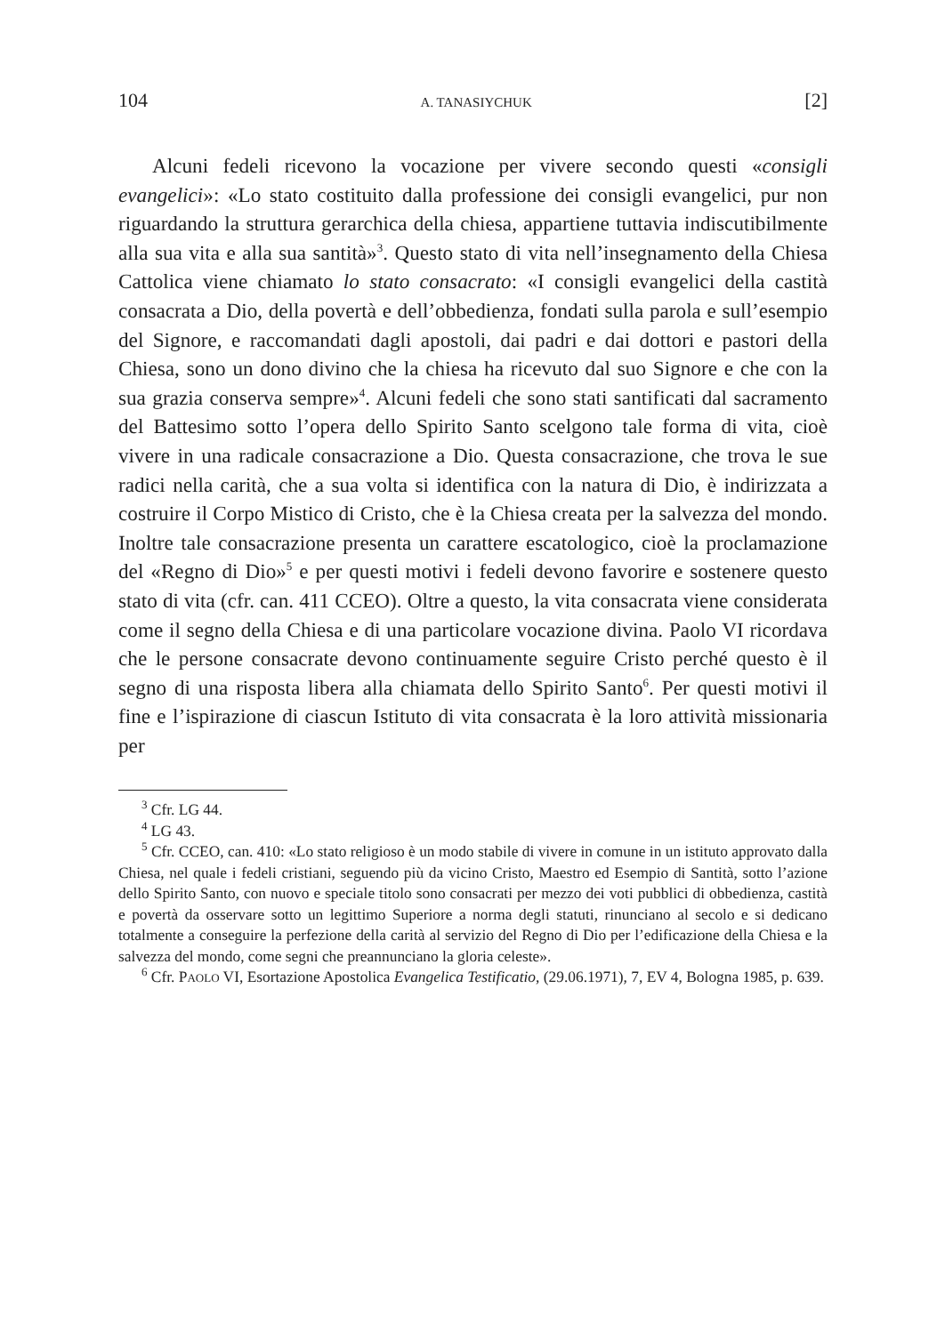104 A. TANASIYCHUK [2]
Alcuni fedeli ricevono la vocazione per vivere secondo questi «consigli evangelici»: «Lo stato costituito dalla professione dei consigli evangelici, pur non riguardando la struttura gerarchica della chiesa, appartiene tuttavia indiscutibilmente alla sua vita e alla sua santità»<sup>3</sup>. Questo stato di vita nell’insegnamento della Chiesa Cattolica viene chiamato lo stato consacrato: «I consigli evangelici della castità consacrata a Dio, della povertà e dell’obbedienza, fondati sulla parola e sull’esempio del Signore, e raccomandati dagli apostoli, dai padri e dai dottori e pastori della Chiesa, sono un dono divino che la chiesa ha ricevuto dal suo Signore e che con la sua grazia conserva sempre»<sup>4</sup>. Alcuni fedeli che sono stati santificati dal sacramento del Battesimo sotto l’opera dello Spirito Santo scelgono tale forma di vita, cioè vivere in una radicale consacrazione a Dio. Questa consacrazione, che trova le sue radici nella carità, che a sua volta si identifica con la natura di Dio, è indirizzata a costruire il Corpo Mistico di Cristo, che è la Chiesa creata per la salvezza del mondo. Inoltre tale consacrazione presenta un carattere escatologico, cioè la proclamazione del «Regno di Dio»<sup>5</sup> e per questi motivi i fedeli devono favorire e sostenere questo stato di vita (cfr. can. 411 CCEO). Oltre a questo, la vita consacrata viene considerata come il segno della Chiesa e di una particolare vocazione divina. Paolo VI ricordava che le persone consacrate devono continuamente seguire Cristo perché questo è il segno di una risposta libera alla chiamata dello Spirito Santo<sup>6</sup>. Per questi motivi il fine e l’ispirazione di ciascun Istituto di vita consacrata è la loro attività missionaria per
<sup>3</sup> Cfr. LG 44.
<sup>4</sup> LG 43.
<sup>5</sup> Cfr. CCEO, can. 410: «Lo stato religioso è un modo stabile di vivere in comune in un istituto approvato dalla Chiesa, nel quale i fedeli cristiani, seguendo più da vicino Cristo, Maestro ed Esempio di Santità, sotto l’azione dello Spirito Santo, con nuovo e speciale titolo sono consacrati per mezzo dei voti pubblici di obbedienza, castità e povertà da osservare sotto un legittimo Superiore a norma degli statuti, rinunciano al secolo e si dedicano totalmente a conseguire la perfezione della carità al servizio del Regno di Dio per l’edificazione della Chiesa e la salvezza del mondo, come segni che preannunciano la gloria celeste».
<sup>6</sup> Cfr. PAOLO VI, Esortazione Apostolica Evangelica Testificatio, (29.06.1971), 7, EV 4, Bologna 1985, p. 639.